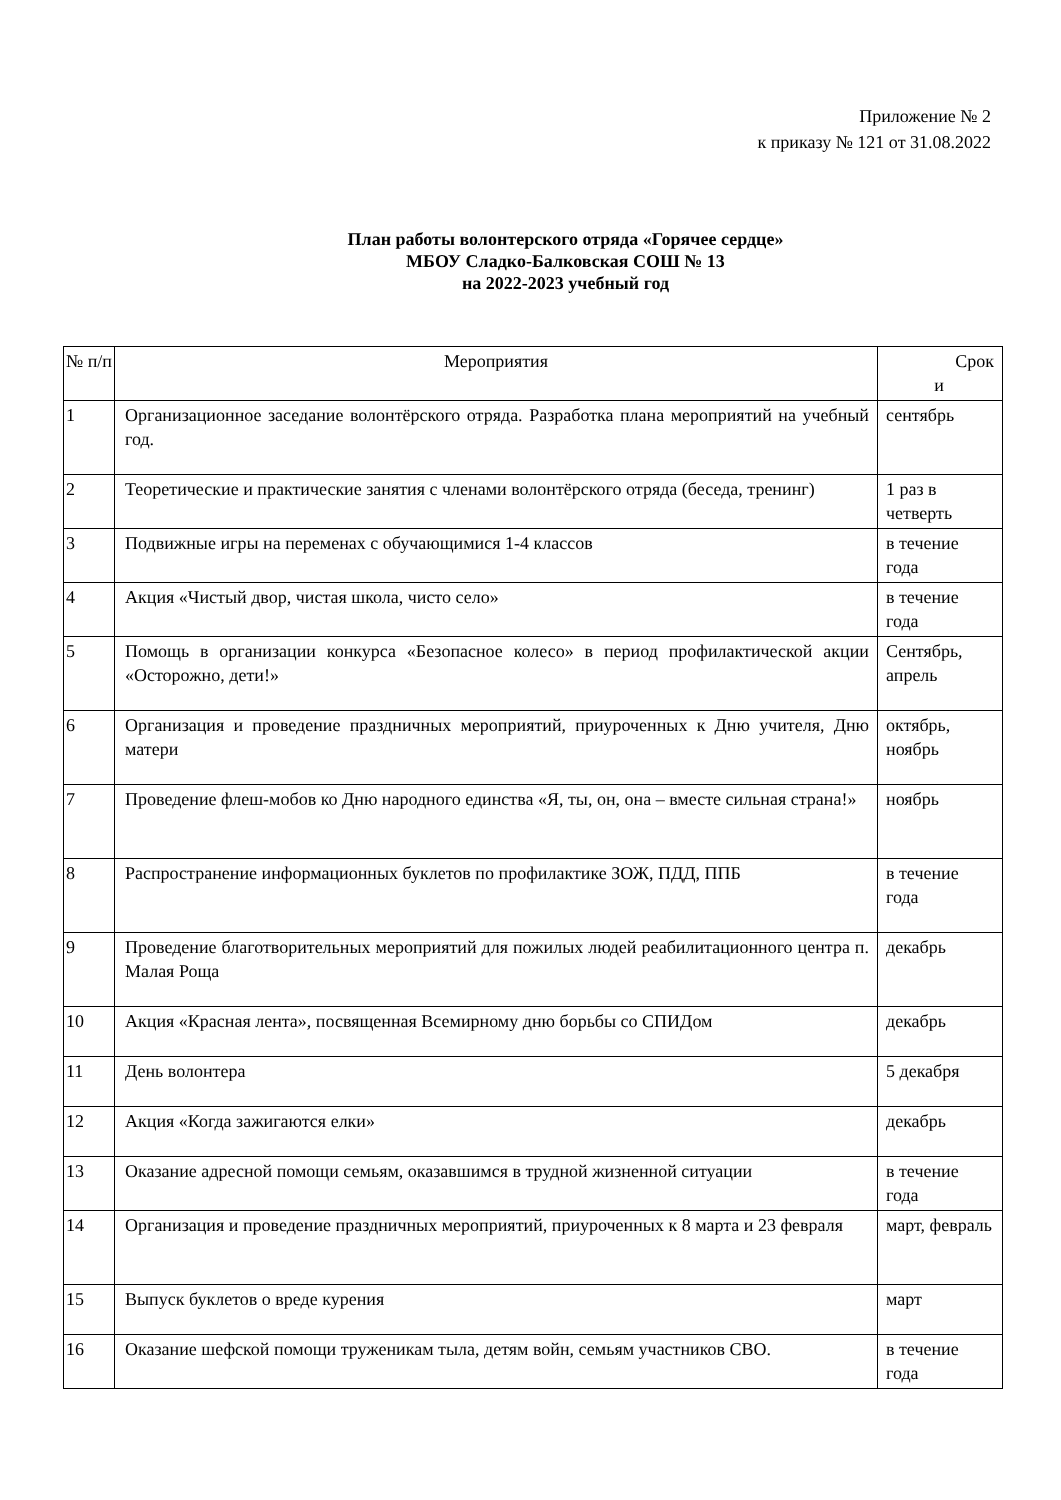Приложение № 2
к приказу № 121 от 31.08.2022
План работы волонтерского отряда «Горячее сердце»
МБОУ Сладко-Балковская СОШ № 13
на 2022-2023 учебный год
| № п/п | Мероприятия | Срок и |
| --- | --- | --- |
| 1 | Организационное заседание волонтёрского отряда. Разработка плана мероприятий на учебный год. | сентябрь |
| 2 | Теоретические и практические занятия с членами волонтёрского отряда (беседа, тренинг) | 1 раз в четверть |
| 3 | Подвижные игры на переменах с обучающимися 1-4 классов | в течение года |
| 4 | Акция «Чистый двор, чистая школа, чисто село» | в течение года |
| 5 | Помощь в организации конкурса «Безопасное колесо» в период профилактической акции «Осторожно, дети!» | Сентябрь, апрель |
| 6 | Организация и проведение праздничных мероприятий, приуроченных к Дню учителя, Дню матери | октябрь, ноябрь |
| 7 | Проведение флеш-мобов ко Дню народного единства «Я, ты, он, она – вместе сильная страна!» | ноябрь |
| 8 | Распространение информационных буклетов по профилактике ЗОЖ, ПДД, ППБ | в течение года |
| 9 | Проведение благотворительных мероприятий для пожилых людей реабилитационного центра п. Малая Роща | декабрь |
| 10 | Акция «Красная лента», посвященная Всемирному дню борьбы со СПИДом | декабрь |
| 11 | День волонтера | 5 декабря |
| 12 | Акция «Когда зажигаются елки» | декабрь |
| 13 | Оказание адресной помощи семьям, оказавшимся в трудной жизненной ситуации | в течение года |
| 14 | Организация и проведение праздничных мероприятий, приуроченных к 8 марта и 23 февраля | март, февраль |
| 15 | Выпуск буклетов о вреде курения | март |
| 16 | Оказание шефской помощи труженикам тыла, детям войн, семьям участников СВО. | в течение года |